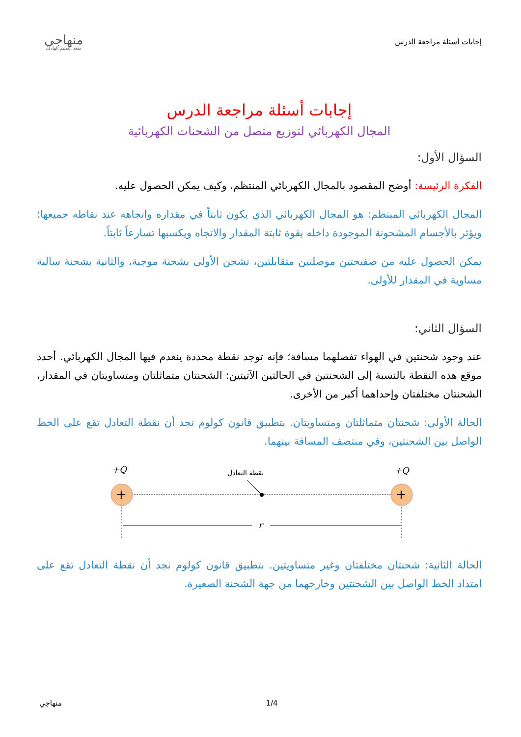إجابات أسئلة مراجعة الدرس
منهاجي
متعة التعليم الهادف
إجابات أسئلة مراجعة الدرس
المجال الكهربائي لتوزيع متصل من الشحنات الكهربائية
السؤال الأول:
الفكرة الرئيسة: أوضح المقصود بالمجال الكهربائي المنتظم، وكيف يمكن الحصول عليه.
المجال الكهربائي المنتظم: هو المجال الكهربائي الذي يكون ثابتاً في مقداره واتجاهه عند نقاطه جميعها؛ ويؤثر بالأجسام المشحونة الموجودة داخله بقوة ثابتة المقدار والاتجاه ويكسبها تسارعاً ثابتاً.
يمكن الحصول عليه من صفيحتين موصلتين متقابلتين، تشحن الأولى بشحنة موجبة، والثانية بشحنة سالبة مساوية في المقدار للأولى.
السؤال الثاني:
عند وجود شحنتين في الهواء تفصلهما مسافة؛ فإنه توجد نقطة محددة ينعدم فيها المجال الكهربائي. أحدد موقع هذه النقطة بالنسبة إلى الشحنتين في الحالتين الآتيتين: الشحنتان متماثلتان ومتساويتان في المقدار، الشحنتان مختلفتان وإحداهما أكبر من الأخرى.
الحالة الأولى: شحنتان متماثلتان ومتساويتان. بتطبيق قانون كولوم نجد أن نقطة التعادل تقع على الخط الواصل بين الشحنتين، وفي منتصف المسافة بينهما.
+Q
+Q
نقطة التعادل
+
+
r
الحالة الثانية: شحنتان مختلفتان وغير متساويتين. بتطبيق قانون كولوم نجد أن نقطة التعادل تقع على امتداد الخط الواصل بين الشحنتين وخارجهما من جهة الشحنة الصغيرة.
منهاجي 1/4